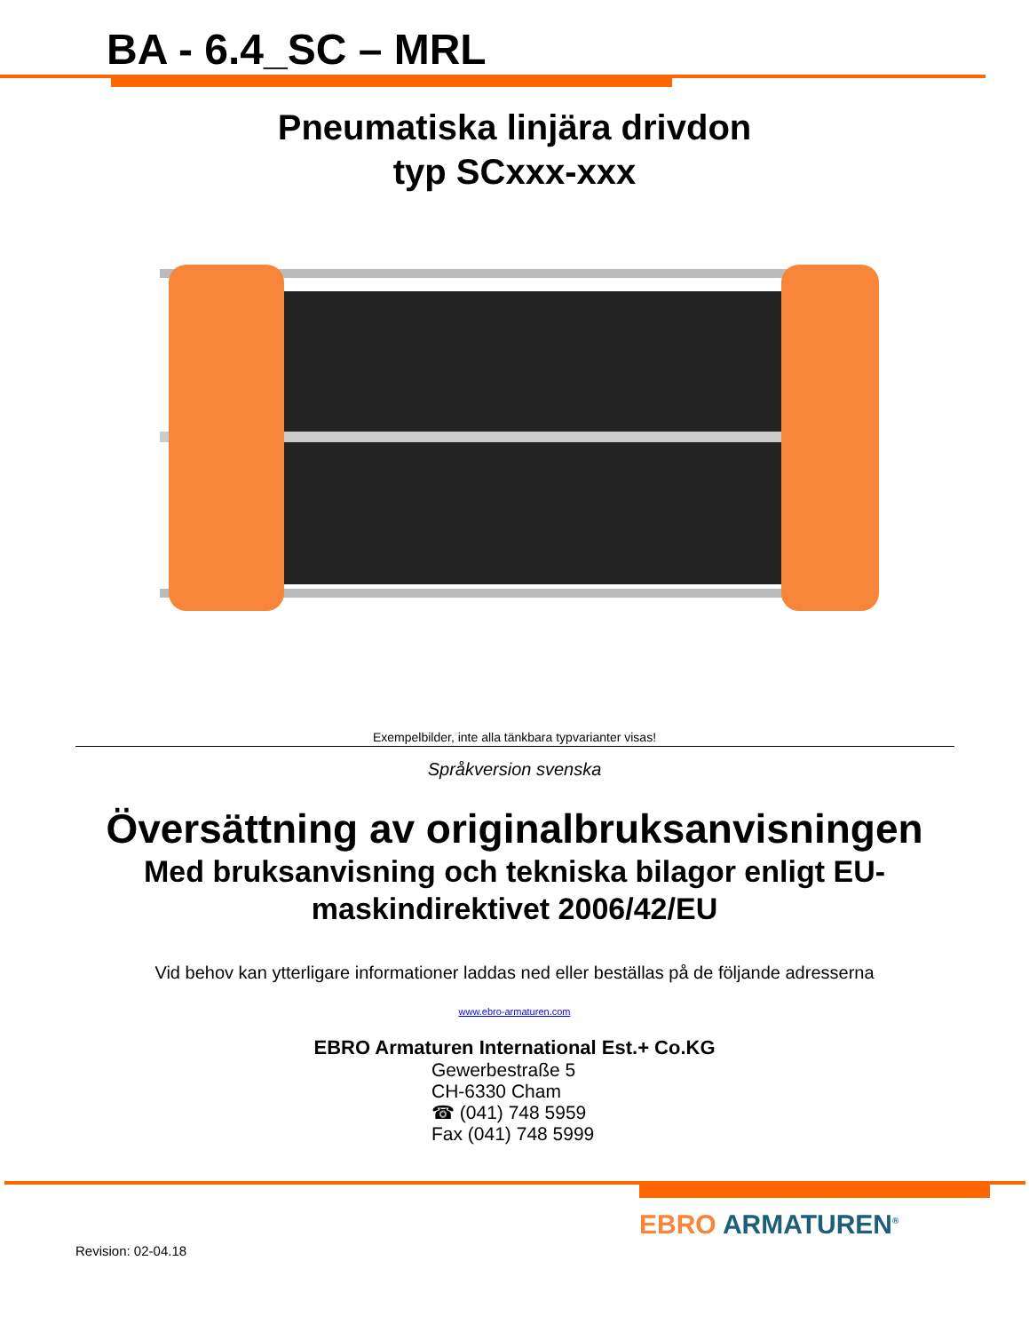BA - 6.4_SC – MRL
Pneumatiska linjära drivdon
typ SCxxx-xxx
Exempelbilder, inte alla tänkbara typvarianter visas!
Språkversion svenska
Översättning av originalbruksanvisningen
Med bruksanvisning och tekniska bilagor enligt EU-maskindirektivet 2006/42/EU
Vid behov kan ytterligare informationer laddas ned eller beställas på de följande adresserna
www.ebro-armaturen.com
EBRO Armaturen International Est.+ Co.KG
Gewerbestraße 5
CH-6330 Cham
☎ (041) 748 5959
Fax (041) 748 5999
Revision: 02-04.18
EBRO ARMATUREN<sup>®</sup>